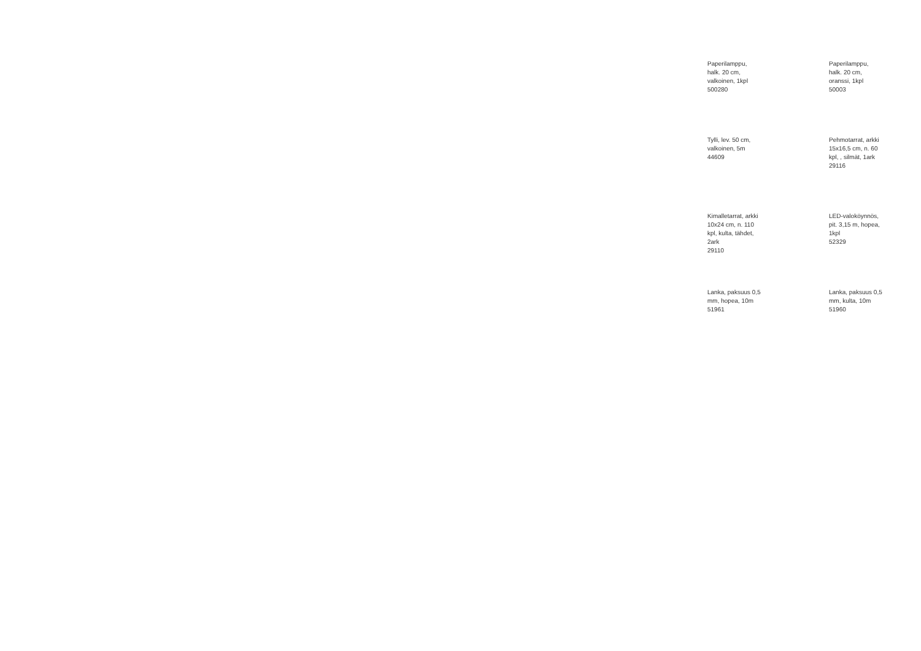Paperilamppu, halk. 20 cm, valkoinen, 1kpl 500280
Paperilamppu, halk. 20 cm, oranssi, 1kpl 50003
Tylli, lev. 50 cm, valkoinen, 5m 44609
Pehmotarrat, arkki 15x16,5 cm, n. 60 kpl, , silmät, 1ark 29116
Kimalletarrat, arkki 10x24 cm, n. 110 kpl, kulta, tähdet, 2ark 29110
LED-valoköynnös, pit. 3,15 m, hopea, 1kpl 52329
Lanka, paksuus 0,5 mm, hopea, 10m 51961
Lanka, paksuus 0,5 mm, kulta, 10m 51960